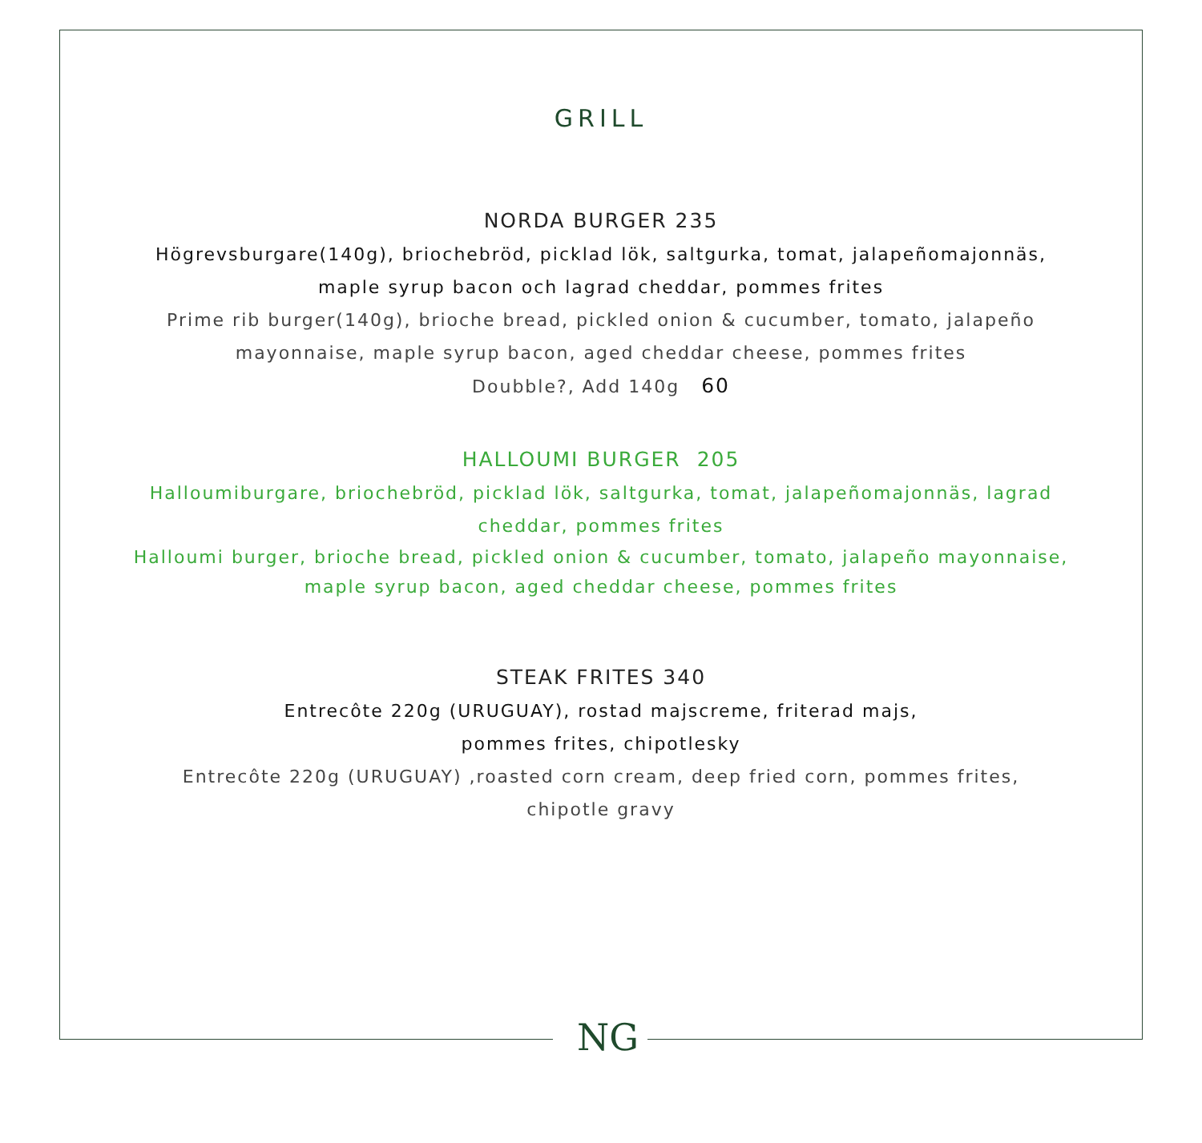GRILL
NORDA BURGER 235
Högrevsburgare(140g), briochebröd, picklad lök, saltgurka, tomat, jalapeñomajonnäs,
maple syrup bacon och lagrad cheddar, pommes frites
Prime rib burger(140g), brioche bread, pickled onion & cucumber, tomato, jalapeño
mayonnaise, maple syrup bacon, aged cheddar cheese, pommes frites
Doubble?, Add 140g 60
HALLOUMI BURGER 205
Halloumiburgare, briochebröd, picklad lök, saltgurka, tomat, jalapeñomajonnäs, lagrad
cheddar, pommes frites
Halloumi burger, brioche bread, pickled onion & cucumber, tomato, jalapeño mayonnaise,
maple syrup bacon, aged cheddar cheese, pommes frites
STEAK FRITES 340
Entrecôte 220g (URUGUAY), rostad majscreme, friterad majs,
pommes frites, chipotlesky
Entrecôte 220g (URUGUAY) ,roasted corn cream, deep fried corn, pommes frites,
chipotle gravy
NG